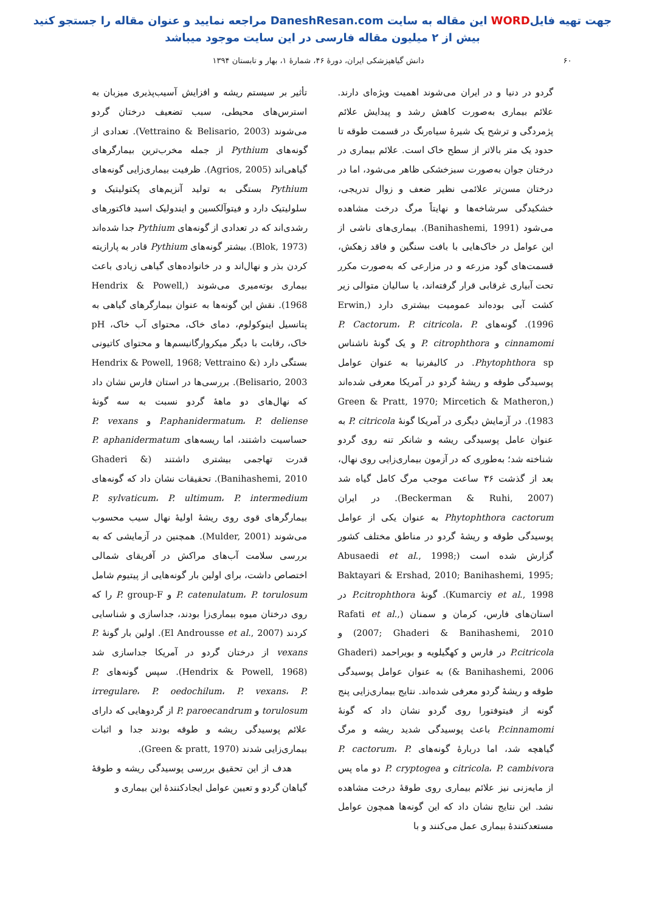جهت تهیه فایلWORD این مقاله به سایت DaneshResan.com مراجعه نمایید و عنوان مقاله را جستجو کنید
بیش از ۲ میلیون مقاله فارسی در این سایت موجود میباشد
۶۰ دانش گیاهپزشکی ایران، دورهٔ ۴۶، شمارهٔ ۱، بهار و تابستان ۱۳۹۴
گردو در دنیا و در ایران می‌شوند اهمیت ویژه‌ای دارند. علائم بیماری به‌صورت کاهش رشد و پیدایش علائم پژمردگی و ترشح یک شیرهٔ سیاه‌رنگ در قسمت طوقه تا حدود یک متر بالاتر از سطح خاک است. علائم بیماری در درختان جوان به‌صورت سبزخشکی ظاهر می‌شود، اما در درختان مسن‌تر علائمی نظیر ضعف و زوال تدریجی، خشکیدگی سرشاخه‌ها و نهایتاً مرگ درخت مشاهده می‌شود (Banihashemi, 1991). بیماری‌های ناشی از این عوامل در خاک‌هایی با بافت سنگین و فاقد زهکش، قسمت‌های گود مزرعه و در مزارعی که به‌صورت مکرر تحت آبیاری غرقابی قرار گرفته‌اند، یا سالیان متوالی زیر کشت آبی بوده‌اند عمومیت بیشتری دارد (Erwin, 1996). گونه‌های P. Cactorum، P. citricola، P. cinnamomi و P. citrophthora و یک گونهٔ ناشناس Phytophthora sp. در کالیفرنیا به عنوان عوامل پوسیدگی طوقه و ریشهٔ گردو در آمریکا معرفی شده‌اند (Green & Pratt, 1970; Mircetich & Matheron, 1983). در آزمایش دیگری در آمریکا گونهٔ P. citricola به عنوان عامل پوسیدگی ریشه و شانکر تنه روی گردو شناخته شد؛ به‌طوری که در آزمون بیماری‌زایی روی نهال، بعد از گذشت ۳۶ ساعت موجب مرگ کامل گیاه شد (Beckerman & Ruhi, 2007). در ایران Phytophthora cactorum به عنوان یکی از عوامل پوسیدگی طوقه و ریشهٔ گردو در مناطق مختلف کشور گزارش شده است (Abusaedi et al., 1998; Baktayari & Ershad, 2010; Banihashemi, 1995; Kumarciy et al., 1998). گونهٔ P.citrophthora در استان‌های فارس، کرمان و سمنان (Rafati et al., 2007; Ghaderi & Banihashemi, 2010) و P.citricola در فارس و کهگیلویه و بویراحمد (Ghaderi & Banihashemi, 2006) به عنوان عوامل پوسیدگی طوقه و ریشهٔ گردو معرفی شده‌اند. نتایج بیماری‌زایی پنج گونه از فیتوفتورا روی گردو نشان داد که گونهٔ P.cinnamomi باعث پوسیدگی شدید ریشه و مرگ گیاهچه شد، اما دربارهٔ گونه‌های P. cactorum، P. citricola، P. cambivora و P. cryptogea دو ماه پس از مایه‌زنی نیز علائم بیماری روی طوقهٔ درخت مشاهده نشد. این نتایج نشان داد که این گونه‌ها همچون عوامل مستعدکنندهٔ بیماری عمل می‌کنند و با
تأثیر بر سیستم ریشه و افزایش آسیب‌پذیری میزبان به استرس‌های محیطی، سبب تضعیف درختان گردو می‌شوند (Vettraino & Belisario, 2003). تعدادی از گونه‌های Pythium از جمله مخرب‌ترین بیمارگرهای گیاهی‌اند (Agrios, 2005). ظرفیت بیماری‌زایی گونه‌های Pythium بستگی به تولید آنزیم‌های پکتولیتیک و سلولیتیک دارد و فیتوآلکسین و ایندولیک اسید فاکتورهای رشدی‌اند که در تعدادی از گونه‌های Pythium جدا شده‌اند (Blok, 1973). بیشتر گونه‌های Pythium قادر به پارازیته کردن بذر و نهال‌اند و در خانواده‌های گیاهی زیادی باعث بیماری بوته‌میری می‌شوند (Hendrix & Powell, 1968). نقش این گونه‌ها به عنوان بیمارگرهای گیاهی به پتانسیل اینوکولوم، دمای خاک، محتوای آب خاک، pH خاک، رقابت با دیگر میکروارگانیسم‌ها و محتوای کاتیونی بستگی دارد (Hendrix & Powell, 1968; Vettraino & Belisario, 2003). بررسی‌ها در استان فارس نشان داد که نهال‌های دو ماههٔ گردو نسبت به سه گونهٔ P.aphanidermatum، P. deliense و P. vexans حساسیت داشتند، اما ریسه‌های P. aphanidermatum قدرت تهاجمی بیشتری داشتند (Ghaderi & Banihashemi, 2010). تحقیقات نشان داد که گونه‌های P. sylvaticum، P. ultimum، P. intermedium بیمارگرهای قوی روی ریشهٔ اولیهٔ نهال سیب محسوب می‌شوند (Mulder, 2001). همچنین در آزمایشی که به بررسی سلامت آب‌های مراکش در آفریقای شمالی اختصاص داشت، برای اولین بار گونه‌هایی از پیتیوم شامل P. catenulatum، P. torulosum و P. group-F را که روی درختان میوه بیماری‌زا بودند، جداسازی و شناسایی کردند (El Androusse et al., 2007). اولین بار گونهٔ P. vexans از درختان گردو در آمریکا جداسازی شد (Hendrix & Powell, 1968). سپس گونه‌های P. irregulare، P. oedochilum، P. vexans، P. torulosum و P. paroecandrum از گردوهایی که دارای علائم پوسیدگی ریشه و طوقه بودند جدا و اثبات بیماری‌زایی شدند (Green & pratt, 1970).
هدف از این تحقیق بررسی پوسیدگی ریشه و طوقهٔ گیاهان گردو و تعیین عوامل ایجادکنندهٔ این بیماری و